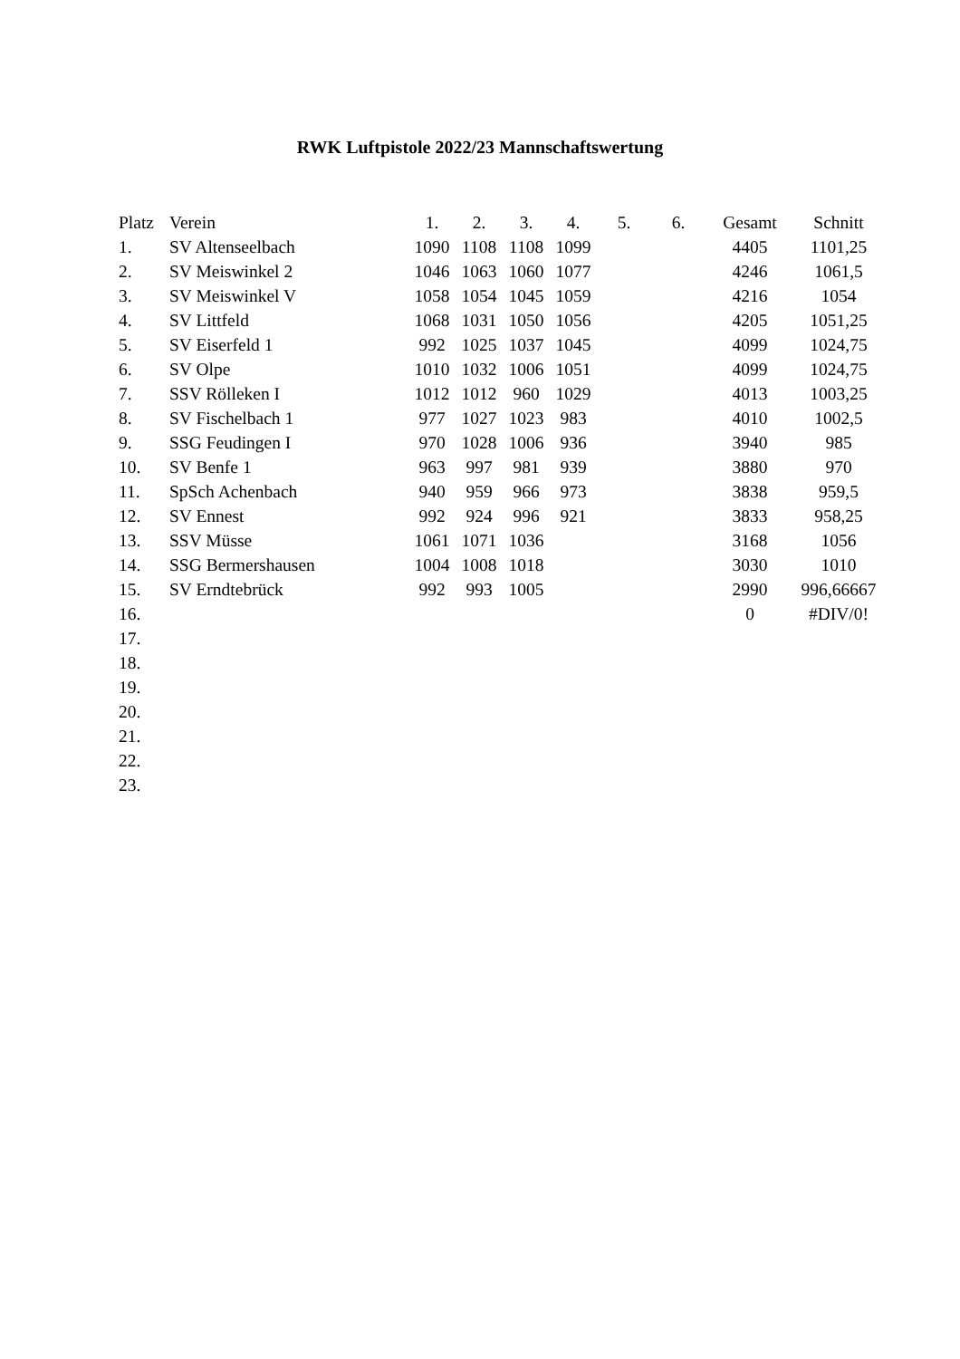RWK Luftpistole 2022/23 Mannschaftswertung
| Platz | Verein | 1. | 2. | 3. | 4. | 5. | 6. | Gesamt | Schnitt |
| --- | --- | --- | --- | --- | --- | --- | --- | --- | --- |
| 1. | SV Altenseelbach | 1090 | 1108 | 1108 | 1099 | | | 4405 | 1101,25 |
| 2. | SV Meiswinkel 2 | 1046 | 1063 | 1060 | 1077 | | | 4246 | 1061,5 |
| 3. | SV Meiswinkel V | 1058 | 1054 | 1045 | 1059 | | | 4216 | 1054 |
| 4. | SV Littfeld | 1068 | 1031 | 1050 | 1056 | | | 4205 | 1051,25 |
| 5. | SV Eiserfeld 1 | 992 | 1025 | 1037 | 1045 | | | 4099 | 1024,75 |
| 6. | SV Olpe | 1010 | 1032 | 1006 | 1051 | | | 4099 | 1024,75 |
| 7. | SSV Rölleken I | 1012 | 1012 | 960 | 1029 | | | 4013 | 1003,25 |
| 8. | SV Fischelbach 1 | 977 | 1027 | 1023 | 983 | | | 4010 | 1002,5 |
| 9. | SSG Feudingen I | 970 | 1028 | 1006 | 936 | | | 3940 | 985 |
| 10. | SV Benfe 1 | 963 | 997 | 981 | 939 | | | 3880 | 970 |
| 11. | SpSch Achenbach | 940 | 959 | 966 | 973 | | | 3838 | 959,5 |
| 12. | SV Ennest | 992 | 924 | 996 | 921 | | | 3833 | 958,25 |
| 13. | SSV Müsse | 1061 | 1071 | 1036 | | | | 3168 | 1056 |
| 14. | SSG Bermershausen | 1004 | 1008 | 1018 | | | | 3030 | 1010 |
| 15. | SV Erndtebrück | 992 | 993 | 1005 | | | | 2990 | 996,66667 |
| 16. | | | | | | | | 0 | #DIV/0! |
| 17. | | | | | | | | | |
| 18. | | | | | | | | | |
| 19. | | | | | | | | | |
| 20. | | | | | | | | | |
| 21. | | | | | | | | | |
| 22. | | | | | | | | | |
| 23. | | | | | | | | | |